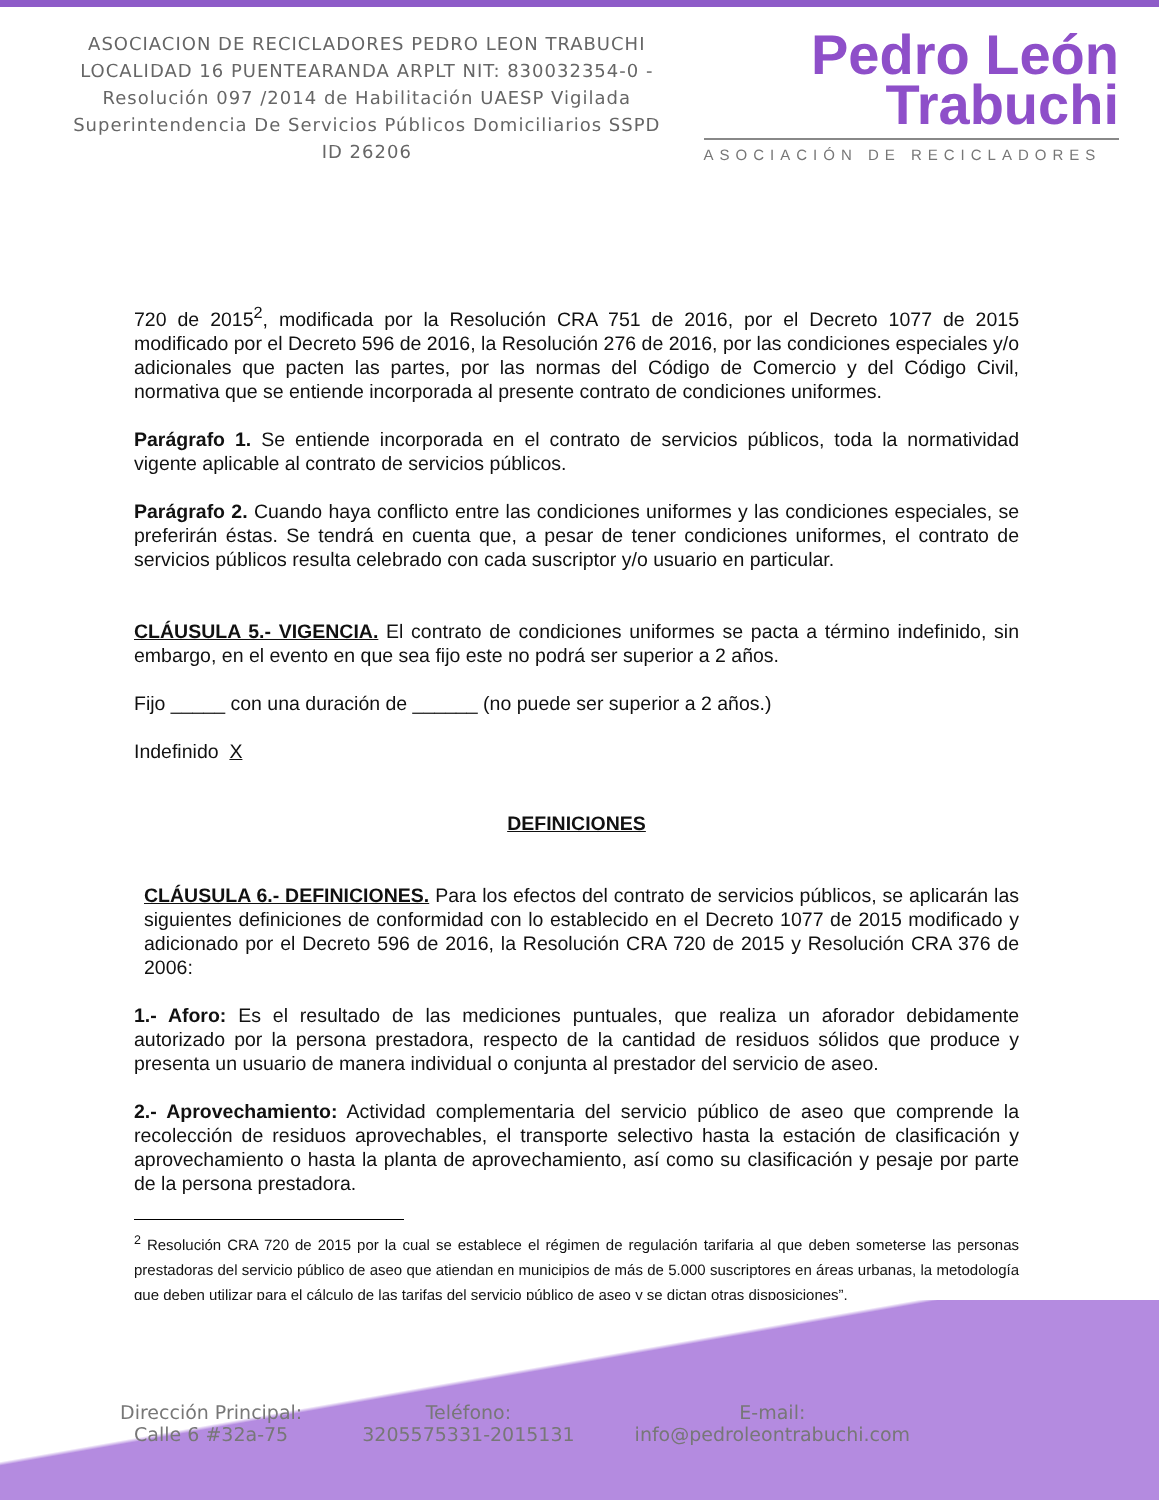ASOCIACION DE RECICLADORES PEDRO LEON TRABUCHI LOCALIDAD 16 PUENTEARANDA ARPLT NIT: 830032354-0 -Resolución 097 /2014 de Habilitación UAESP Vigilada Superintendencia De Servicios Públicos Domiciliarios SSPD ID 26206
Pedro León
Trabuchi
ASOCIACIÓN DE RECICLADORES
720 de 2015<sup>2</sup>, modificada por la Resolución CRA 751 de 2016, por el Decreto 1077 de 2015 modificado por el Decreto 596 de 2016, la Resolución 276 de 2016, por las condiciones especiales y/o adicionales que pacten las partes, por las normas del Código de Comercio y del Código Civil, normativa que se entiende incorporada al presente contrato de condiciones uniformes.
Parágrafo 1. Se entiende incorporada en el contrato de servicios públicos, toda la normatividad vigente aplicable al contrato de servicios públicos.
Parágrafo 2. Cuando haya conflicto entre las condiciones uniformes y las condiciones especiales, se preferirán éstas. Se tendrá en cuenta que, a pesar de tener condiciones uniformes, el contrato de servicios públicos resulta celebrado con cada suscriptor y/o usuario en particular.
CLÁUSULA 5.- VIGENCIA. El contrato de condiciones uniformes se pacta a término indefinido, sin embargo, en el evento en que sea fijo este no podrá ser superior a 2 años.
Fijo _____ con una duración de ______ (no puede ser superior a 2 años.)
Indefinido X
DEFINICIONES
CLÁUSULA 6.- DEFINICIONES. Para los efectos del contrato de servicios públicos, se aplicarán las siguientes definiciones de conformidad con lo establecido en el Decreto 1077 de 2015 modificado y adicionado por el Decreto 596 de 2016, la Resolución CRA 720 de 2015 y Resolución CRA 376 de 2006:
1.- Aforo: Es el resultado de las mediciones puntuales, que realiza un aforador debidamente autorizado por la persona prestadora, respecto de la cantidad de residuos sólidos que produce y presenta un usuario de manera individual o conjunta al prestador del servicio de aseo.
2.- Aprovechamiento: Actividad complementaria del servicio público de aseo que comprende la recolección de residuos aprovechables, el transporte selectivo hasta la estación de clasificación y aprovechamiento o hasta la planta de aprovechamiento, así como su clasificación y pesaje por parte de la persona prestadora.
<sup>2</sup> Resolución CRA 720 de 2015 por la cual se establece el régimen de regulación tarifaria al que deben someterse las personas prestadoras del servicio público de aseo que atiendan en municipios de más de 5.000 suscriptores en áreas urbanas, la metodología que deben utilizar para el cálculo de las tarifas del servicio público de aseo y se dictan otras disposiciones”.
Dirección Principal:
Calle 6 #32a-75
Teléfono:
3205575331-2015131
E-mail:
info@pedroleontrabuchi.com